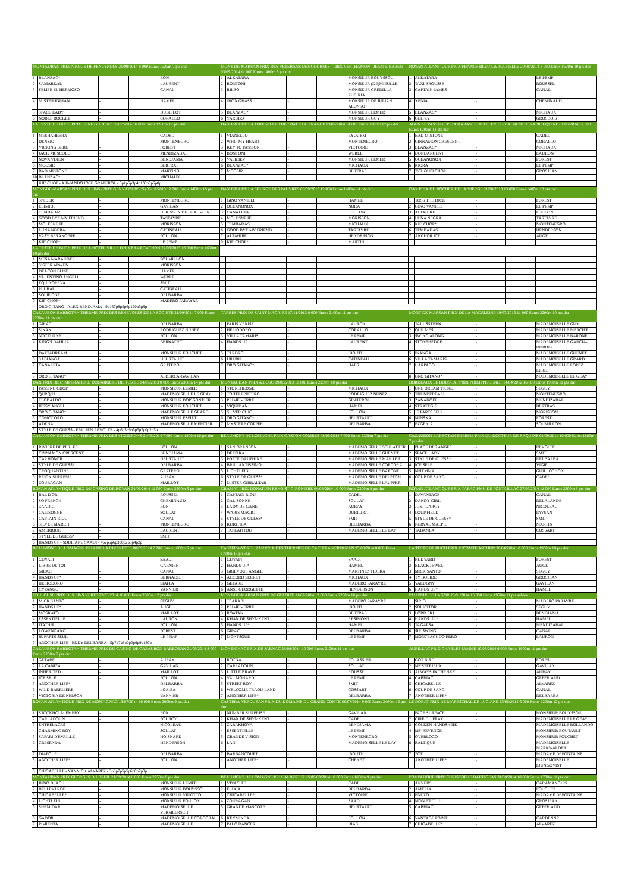| MONTAUBAN PRIX A.ROUS DE FENEYROLS 21/09/2014 8 000 Euros 1525m 7 pts dur | | | | | MONT-DE-MARSAN PRIX DES VETERANS DES COURSES - PRIX VERTHAMON - JEAN BIRABEN 03/09/2014 11 000 Euros 1400m 8 pts dur | | | | | ROYAN ATLANTIQUE PRIX FRANCE BLEU LA ROCHELLE 20/08/2014 8 000 Euros 1600m 10 pts dur | | | | |
| 1 | BLANZAC* | - | | BON | 1 | ALKATARA | - | | MONSIEUR BOUYSSOU | 1 | ALKATARA | - | | LE PEMP |
| 2 | SAMARDAL | - | | LAURENT | 2 | BONTONI | - | | MONSIEUR (DE)MIEULLE | 2 | TAXI BROUSSE | - | | ROUSSEL |
| 3 | FELIPE EL HERMOSO | - | | CANAL | 3 | BILBO | - | | MONSIEUR GREDILLA ZUBIRIA | 3 | CAPTAIN JAMES | - | | CANAL |
| 4 | MISTER INDIAN | - | | HAMEL | 4 | JHON GRASS | - | | MONSIEUR DE JULIAN ALONSO | 4 | XENIA | - | | CHEMINAUD |
| 5 | SPACE LADY | - | | DUBILLOT | 5 | BLANZAC* | - | | MONSIEUR LEMER | 5 | BLANZAC* | - | | MICHAUX |
| 6 | NOBLE ROCKET | - | | CORALLO | 6 | YARUBO | - | | MONSIEUR GUY | 6 | GLITZY | - | | GROSBOIS |
| LA TESTE DE BUCH PRIX RENE GUIBERT 16/07/2014 16 000 Euros 1200m 12 pts dur | | | | | DAX PRIX DE LA 1ERE VILLE THERMALE DE FRANCE 03/07/2014 14 000 Euros 1200m 12 pts dur | | | | | AGEN LE PASSAGE PRIX HARAS DE MALLERET - BALNEOTHERAPIE EQUINE 01/06/2014 12 000 Euros 1200m 11 pts dur | | | | |
| 1 | MESHAHEERA | - | | CADEL | 1 | VIANELLO | - | | EYQUEM | 1 | BAD MISTONE | - | | CADEL |
| 2 | DENZIO | - | | MONTENEGRO | 2 | WHIP MY HEART | - | | MONTENEGRO | 2 | CINNAMON CRESCENT | - | | CORALLO |
| 3 | VICKING BERE | - | | FOREST | 3 | KEY TO PASSION | - | | VICTOIRE | 3 | BLANZAC* | - | | MICHAUX |
| 4 | JACK MUSCOLO | - | | MENDIZABAL | 4 | BONTONI | - | | WERLE | 4 | DONDARGENT | - | | LAURON |
| 5 | NOVA VIXEN | - | | BENDJAMA | 5 | VASILIEV | - | | MONSIEUR LEMER | 5 | OCEANONOX | - | | FOREST |
| 6 | MOOSIR | - | | BERTRAS | 6 | BLANZAC* | - | | MICHAUX | 6 | KIORA | - | | LE PEMP |
| 7 | BAD MISTONE | - | | MARTINO | 7 | MOOSIR | - | | BERTRAS | 7 | T'CHOUPI CHOP | - | | GROSJEAN |
| 10 | BLANZAC* | - | | MICHAUX | | | | | | | | | | |
| 3 | KIF' CHOP - ARMANDO JOSE GRATEROL - 5p1p5p3p4p130p0p5p0p | | | | | | | | | | | | | |
| MONT-DE-MARSAN PRIX DES PINS (PRIX GENY COURSES) 05/10/2013 12 000 Euros 1400m 16 pts dur | | | | | DAX PRIX DE LA SOURCE DES PAUVRES 08/09/2013 12 000 Euros 1400m 14 pts dur | | | | | DAX PRIX DU ROCHER DE LA VIERGE 21/08/2013 13 000 Euros 1400m 10 pts dur | | | | |
| 1 | SNIDER | - | | MONTENEGRO | 1 | GINO VANILLI | - | | HAMEL | 1 | TOSS THE DICE | - | | FOREST |
| 2 | ELIMIOS | - | | GAVILAN | 2 | OCEANONOX | - | | NORA | 2 | GINO VANILLI | - | | LE PEMP |
| 3 | TEMBADAS | - | | HERISSON DE BEAUVOIR | 3 | CANALETA | - | | FOULON | 3 | ALTAHIRE | - | | FOULON |
| 4 | GOOD BYE MY FRIEND | - | | TASTAYRE | 4 | MOLESNE IF | - | | MORISSON | 4 | LUNA NEGRA | - | | TASTAYRE |
| 5 | MOLESNE IF | - | | MORISSON | 5 | TEMBADAS | - | | MICHAUX | 5 | KIF' CHOP* | - | | MONTENEGRO |
| 6 | LUNA NEGRA | - | | CATINEAU | 6 | GOOD BYE MY FRIEND | - | | TASTAYRE | 6 | TEMBADAS | - | | HENDERSON |
| 7 | VASY BERANGERE | - | | FOULON | 7 | ALTAHIRE | - | | HENDERSON | 7 | ANCHOR ICE | - | | AUGE |
| 0 | KIF' CHOP* | - | | LE PEMP | 0 | KIF' CHOP* | - | | MARTIN | | | | | |
| LA TESTE DE BUCH PRIX DE L'HOTEL VILLE D'HIVER ARCACHON 22/06/2013 16 000 Euros 1600m 18 pts dur | | | | | | | | | | | | | | |
| 1 | MESA MARAUDER | - | | SOUMILLON | | | | | | | | | | |
| 2 | SISTER ARWEN | - | | MORISSON | | | | | | | | | | |
| 3 | DEACON BLUE | - | | HAMEL | | | | | | | | | | |
| 4 | VALENTINO ANGELI | - | | WERLE | | | | | | | | | | |
| 5 | EQUINOREVA | - | | SMIT | | | | | | | | | | |
| 6 | PLURAL | - | | CATINEAU | | | | | | | | | | |
| 7 | SOLIE ONE | - | | DELBARBA | | | | | | | | | | |
| 0 | KIF' CHOP* | - | | MADERO PARAYRE | | | | | | | | | | |
| 4 | ORO GITANO - ALEX BENDJAMA - 9p137p8p5p6p120p5p9p | | | | | | | | | | | | | |
| CAZAUBON BARBOTAN THERME PRIX DES BENEVOLES DE LA SOCIETE 21/09/2014 7 000 Euros 2200m 11 pts dur | | | | | TARBES PRIX DE SAINT MACAIRE 17/11/2013 8 000 Euros 2100m 11 pts dur | | | | | MONT-DE-MARSAN PRIX DE LA MADELEINE 19/07/2013 11 000 Euros 2200m 10 pts dur | | | | |
| 1 | GIRAC | - | | DELBARBA | 1 | PARIS VENISE | - | | LAURON | 1 | TALUSSTERN | - | | MADEMOISELLE GUY |
| 2 | SINAN | - | | RODRIGUEZ NUNEZ | 2 | HELIODORO | - | | CORALLO | 2 | QUILMES | - | | MADEMOISELLE MERCIER |
| 3 | NOCTURNE | - | | FOULON | 3 | VILLA TAMARIS | - | | LE PEMP | 3 | SWING ALONG | - | | MADEMOISELLE BARONE |
| 4 | KING'S DAHLIA | - | | BERNADET | 4 | HANDS UP | - | | LAURENT | 4 | STONEHEDGE | - | | MADEMOISELLE GARCIA-DUBOIS |
| 5 | DALTADREAM | - | | MONSIEUR FOUCHET | 5 | TARDROU | - | | IBOUTH | 5 | INANGA | - | | MADEMOISELLE GUENET |
| 6 | SABIANGA | - | | HEURTAULT | 6 | URUBU | - | | CATINEAU | 6 | VILLA TAMARIS | - | | MADEMOISELLE GRARD |
| 7 | CANALETA | - | | GRATEROL | 7 | ORO GITANO* | - | | HAES | 7 | HARPAGO | - | | MADEMOISELLE LOPEZ LERET |
| 9 | ORO GITANO* | - | | ALBERCA-GAVILAN | | | | | | 8 | ORO GITANO* | - | | MADEMOISELLE LE GEAY |
| DAX PRIX DE L'IMPERATRICE DOUAIRIERE DE RUSSIE 04/07/2013 8 000 Euros 2300m 14 pts dur | | | | | MONTAUBAN PRIX A.BOSC 19/05/2013 10 000 Euros 2250m 10 pts dur | | | | | BORDEAUX LE BOUSCAT PRIX PHILIPPE GENET 14/04/2012 16 000 Euros 1900m 11 pts dur | | | | |
| 1 | PASSING CHOP | - | | MONSIEUR LEMER | 1 | STONEHEDGE | - | | MICHAUX | 1 | ONE DREAM TICKET | - | | SEGUY |
| 2 | QURQUL | - | | MADEMOISELLE LE GEAY | 2 | TO TELEPHTERO | - | | RODRIGUEZ NUNEZ | 2 | THUNDERBALL | - | | MONTENEGRO |
| 3 | TEOBALDO | - | | MONSIEUR BOISGONTIER | 3 | PRIME VERRE | - | | GRATEROL | 3 | ZANAKOFF | - | | MENDIZABAL |
| 4 | JESSY ANGEL | - | | MONSIEUR FOUCHET | 4 | VIQUIDAN | - | | HAMEL | 4 | STRATEGIE | - | | BERTRAS |
| 5 | ORO GITANO* | - | | MADEMOISELLE GRARD | 5 | SILVER CHIC | - | | FOULON | 5 | JE PARTS SEUL | - | | MORISSON |
| 6 | COMODORO | - | | MONSIEUR ESPIET | 6 | ORO GITANO* | - | | HEURTAULT | 6 | MINSKA | - | | FOREST |
| 7 | ADENA | - | | MADEMOISELLE MERCIER | 7 | MYSTERE COPPER | - | | DELBARBA | 7 | EZGENIA | - | | SOUMILLON |
| 5 | STYLE DE GUESS - EMILIEN REVOLTE - 4p6p3p9p5p5p7p0p2p5p | | | | | | | | | | | | | |
| CAZAUBON BARBOTAN THERME PRIX DES VIGNERONS 21/09/2014 7 000 Euros 1800m 10 pts dur | | | | | BEAUMONT DE LOMAGNE PRIX GASTON COMBES 08/09/2014 7 000 Euros 2300m 7 pts dur | | | | | CAZAUBON BARBOTAN THERME PRIX DU DOCTEUR DE RAQUINE 01/09/2014 10 000 Euros 1800m 7 pts dur | | | | |
| 1 | RIVIERE DE PERLES | - | | FOULON | 1 | SANIORANSON | - | | MADEMOISELLE SCHLATTER | 1 | PLACE DES ANGES | - | | REVOLTE |
| 2 | CINNAMON CRESCENT | - | | BENDJAMA | 2 | DEEPIKA | - | | MADEMOISELLE GUENET | 2 | SPACE LADY | - | | SMIT |
| 3 | CAP HONOR | - | | HEURTAULT | 3 | PORTE DAUPHINE | - | | MADEMOISELLE MAILLET | 3 | STYLE DE GUESS* | - | | DELBARBA |
| 4 | STYLE DE GUESS* | - | | DELBARBA | 4 | BRILLANTISSIMO | - | | MADEMOISELLE CORCORAL | 4 | ICE SELF | - | | VIGIE |
| 5 | CROQUANTINE | - | | GRATEROL | 5 | LICHTLEIN | - | | MADEMOISELLE BARONE | 5 | MHEMMA | - | | GUILLOCHON |
| 6 | REIGN SUPREME | - | | AURAY | 6 | STYLE DE GUESS* | - | | MADEMOISELLE DELPECH | 6 | COUP DE SANG | - | | CADEL |
| 7 | ZOURAGAN | - | | MAILLOT | 7 | MISTER GIBRALTAR | - | | MADEMOISELLE LAUFFER | | | | | |
| ROYAN ATLANTIQUE PRIX DU CASINO DE ROYAN 24/08/2014 11 000 Euros 2300m 9 pts dur | | | | | GRAMAT PRIX DONATIEN BENOIST-GIRONIERE 04/08/2014 10 000 Euros 2200m 8 pts dur | | | | | ROYAN ATLANTIQUE PRIX TABAC PMU DE PONTAILLAC 27/07/2014 11 000 Euros 2300m 8 pts dur | | | | |
| 1 | BAL D'OR | - | | ROUSSEL | 1 | CAPTAIN RIOU | - | | CADEL | 1 | DAVANTAGE | - | | CANAL |
| 2 | SO FRENCH | - | | CHEMINAUD | 2 | CALISONNE | - | | SOULAT | 2 | DANDY GIRL | - | | DELALANDE |
| 3 | ZAADIG | - | | EON | 3 | LADY DE GANE | - | | AURAY | 3 | JUST DARCY | - | | NICOLEAU |
| 4 | CALISONNE | - | | SOULAT | 4 | WARIS MAGIC | - | | DUBILLOT | 4 | LOUP FIELD | - | | PAYSAN |
| 5 | CAPTAIN RIOU | - | | CANAL | 5 | STYLE DE GUESS* | - | | SMIT | 5 | STYLE DE GUESS* | - | | SMIT |
| 6 | SILVER MARCH | - | | MONTENEGRO | 6 | KURITIBA | - | | DELBARBA | 6 | NERVAL MALPIC | - | | MARTIN |
| 7 | AMERIQUE | - | | LAURENT | 7 | TAPLATITOU | - | | MADEMOISELLE LE LAY | 7 | TABANEA | - | | COSSART |
| 9 | STYLE DE GUESS* | - | | SMIT | | | | | | | | | | |
| 6 | HANDS UP - SOUFIANE SAADI - 4p2p5p6p3p6p2p5p4p2p | | | | | | | | | | | | | |
| BEAUMONT DE LOMAGNE PRIX DE LA RIVERETTE 08/09/2014 7 000 Euros 1800m 6 pts dur | | | | | CASTERA-VERDUZAN PRIX DES THERMES DE CASTERA VERDUZAN 25/08/2014 8 000 Euros 1700m 13 pts dur | | | | | LA TESTE DE BUCH PRIX VICOMTE ARTHUR 26/04/2014 18 000 Euros 1900m 18 pts dur | | | | |
| 1 | GUYAPI | - | | SAADI | 1 | GUYAPI | - | | SAADI | 1 | RUDYARD | - | | FOREST |
| 2 | LIBRE DE TOI | - | | GARNIER | 2 | HANDS UP* | - | | HAMEL | 2 | BLACK JEWEL | - | | AUGE |
| 3 | GIRAC | - | | CANAL | 3 | GRIEVOUS ANGEL | - | | MARTINEZ TEJERA | 3 | MICK SANTO | - | | SEGUY |
| 4 | HANDS UP* | - | | BERNADET | 4 | ACCORD SECRET | - | | MICHAUX | 4 | TY BOLIDE | - | | GROSJEAN |
| 5 | HELIODORO | - | | SIAFFA | 5 | GETARE | - | | MADERO PARAYRE | 5 | VALUGNY | - | | GAVILAN |
| 6 | CYPANGO | - | | VANNIER | 6 | ANSE GEORGETTE | - | | HENDERSON | 6 | HANDS UP* | - | | HAMEL |
| TOULOUSE PRIX DES PINS VERTS 22/03/2014 18 000 Euros 2000m 12 pts dur | | | | | MONT-DE-MARSAN PRIX DE GELOUX 11/02/2014 13 000 Euros 2200m 16 pts dur | | | | | PAU PRIX DE LAGOR 28/01/2014 15 000 Euros 1950m 11 pts sablée | | | | |
| 1 | MICK SANTO | - | | SEGUY | 1 | TSARABI | - | | MADERO PARAYRE | 1 | SIRIO | - | | MADERO PARAYRE |
| 2 | HANDS UP* | - | | AUGE | 2 | PRIME VERRE | - | | IBOUTH | 2 | SOLICITOR | - | | SEGUY |
| 3 | MOSKATO | - | | MAILLOT | 3 | ROATAN | - | | BERTRAS | 3 | LORD SKI | - | | BENDJAMA |
| 4 | ESSENTIELLE | - | | LAURON | 4 | KHAN DE SHYMKENT | - | | RESIMONT | 4 | HANDS UP* | - | | HAMEL |
| 5 | ITATHIR | - | | FOULON | 5 | HANDS UP* | - | | HAMEL | 5 | TAGAPSA | - | | MENDIZABAL |
| 6 | LOWENGANG | - | | FOREST | 6 | GIRAC | - | | DELBARBA | 6 | SIR SWING | - | | CANAL |
| 7 | JE PARTS SEUL | - | | LE PEMP | 7 | MONTSOUE | - | | LE PEMP | 7 | MONTEAGUDO EBRO | - | | LAURON |
| 7 | ANOTHER LIFE - EDDY DELBARBA - 5p7p7p8p0p0p9p9p130p | | | | | | | | | | | | | |
| CAZAUBON BARBOTAN THERME PRIX DU CASINO DE CAZAUBON BARBOTAN 21/09/2014 8 000 Euros 2200m 7 pts dur | | | | | MONTIGNAC PRIX DE JARNAC 28/08/2014 10 000 Euros 2100m 11 pts dur | | | | | AURILLAC PRIX CHARLES JAMME 10/08/2014 6 000 Euros 1800m 11 pts dur | | | | |
| 1 | GETARE | - | | AURAY | 1 | ROCNA | - | | FOUASSIER | 1 | GOT BIRD | - | | FORESI |
| 2 | LA CANIZA | - | | GAVILAN | 2 | CARLADOUN | - | | SOULAT | 2 | MYSTERIEUX | - | | GAVILAN |
| 3 | INHERITED | - | | MAILLOT | 3 | LITTLE BRAVE | - | | ROUSSEL | 3 | ALWAYS IN THE SKY | - | | AURAY |
| 4 | ICE SELF | - | | FOULON | 4 | VAL MONARD | - | | LE PEMP | 4 | CABRIAC | - | | GEFFRIAUD |
| 5 | ANOTHER LIFE* | - | | DELBARBA | 5 | STREET BOY | - | | SMIT | 5 | CHICABELLE | - | | ALVAREZ |
| 6 | WILD BARELIERE | - | | LOAIZA | 6 | WELCOME TRAOU LAND | - | | COSSART | 6 | COUP DE SANG | - | | CANAL |
| 7 | VICTORIA DE NELSON | - | | VANNIER | 7 | ANOTHER LIFE* | - | | DELBARBA | 7 | ANOTHER LIFE* | - | | DELBARBA |
| ROYAN ATLANTIQUE PRIX DE MONTIGNAC 13/07/2014 10 000 Euros 2900m 9 pts dur | | | | | CASTERA-VERDUZAN PRIX DU DOMAINE DU GRAND COMTE 06/07/2014 9 000 Euros 2400m 13 pts dur | | | | | LE DORAT PRIX DE MARESCHAL DE LUCIANE 15/06/2014 6 000 Euros 2200m 12 pts dur | | | | |
| 1 | STOCKHOLM EMERY | - | | EON | 1 | NUMBER SURPRISE | - | | GAVILAN | 1 | FACE SURFACE | - | | MONSIEUR BOUYSSOU |
| 2 | CARLADOUN | - | | FOURCY | 2 | KHAN DE SHYMKENT | - | | CADEL | 2 | CIRE DU FRAY | - | | MADEMOISELLE LE GEAY |
| 3 | ENTRELACES | - | | NICOLEAU | 3 | ZARAKHOVA | - | | BENDJAMA | 3 | GOLDEN HANDSHEIK | - | | MADEMOISELLE ROLLANDO |
| 4 | CHARMING BOY | - | | SOULAT | 4 | ESSENTIELLE | - | | LE PEMP | 4 | MY REVENGE | - | | MONSIEUR BOUTAULT |
| 5 | SAFARI D'EVAILLE | - | | HOISNARD | 5 | GRANDE VISION | - | | MONTENEGRO | 5 | OVERLOGO | - | | MONSIEUR FOUCHET |
| 6 | CRESENDA | - | | HENDERSON | 6 | LAN | - | | MADEMOISELLE LE LAY | 6 | BALTIQUE | - | | MADEMOISELLE MARKWALDER |
| 7 | DIAFOUR | - | | DELBARBA | 7 | BARBANCOURT | - | | IBOUTH | 7 | ZOE | - | | MADAME DEFONTAINE |
| 8 | ANOTHER LIFE* | - | | FOULON | 11 | ANOTHER LIFE* | - | | CHENET | 11 | ANOTHER LIFE* | - | | MADEMOISELLE LJUNGQVIST |
| 8 | CHICABELLE - YANNICK ALVAREZ - 3p3p7p5p5p6p0p7p0p | | | | | | | | | | | | | |
| MONTAUBAN PRIX GEORGES DU BREIL 21/09/2014 8 000 Euros 2250m 8 pts dur | | | | | BEAUMONT DE LOMAGNE PRIX ALBERT SUIS 08/09/2014 10 000 Euros 1800m 9 pts dur | | | | | POMPADOUR PRIX CHRISTOPHE DARTIGEAS 31/08/2014 10 000 Euros 1700m 11 pts dur | | | | |
| 1 | JUNO BEACH | - | | MONSIEUR LEMER | 1 | VIVACITE | - | | CADEL | 1 | ANVERS | - | | CARAMANOLIS |
| 2 | BELLEVARDE | - | | MONSIEUR BOUYSSOU | 2 | ELIXIA | - | | DELBARBA | 2 | AMERIX | - | | FOUCHET |
| 3 | CHICABELLE* | - | | MONSIEUR VIDOTTO | 3 | CHICABELLE* | - | | VICTOIRE | 3 | ENDZO | - | | MADAME DEFONTAINE |
| 4 | LICHTLEIN | - | | MONSIEUR FOULON | 4 | ZOURAGAN | - | | SAADI | 4 | MON P'TIT LU | - | | GROSJEAN |
| 5 | SHEMIDARI | - | | MADEMOISELLE VERMEERSCH | 5 | GRANDE MASCOTE | - | | HEURTAULT | 5 | CABRIAC | - | | GEFFRIAUD |
| 6 | GADOR | - | | MADEMOISELLE CORCORAL | 6 | KEYMINDA | - | | FOULON | 6 | VANTAGE POINT | - | | CARDENNE |
| 7 | PIMIENTA | - | | MADEMOISELLE | 7 | PALO DANCER | - | | DIAS | 7 | CHICABELLE* | - | | ALVAREZ |